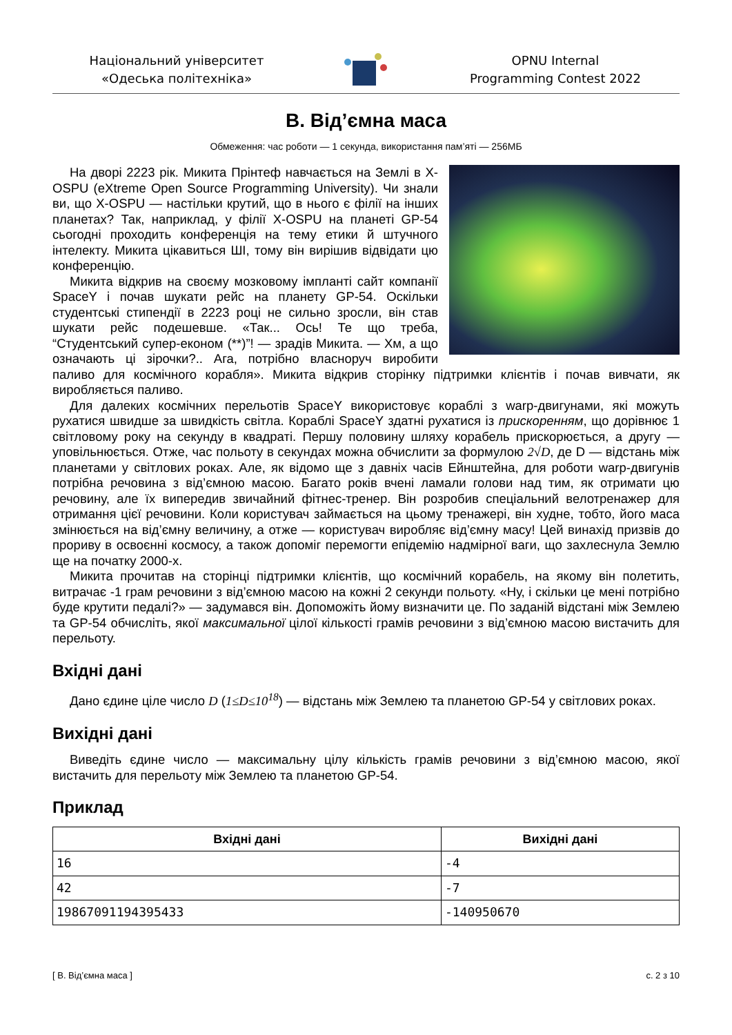Національний університет
«Одеська політехніка»
OPNU Internal
Programming Contest 2022
B. Від’ємна маса
Обмеження: час роботи — 1 секунда, використання пам’яті — 256МБ
На дворі 2223 рік. Микита Прінтеф навчається на Землі в X-OSPU (eXtreme Open Source Programming University). Чи знали ви, що X-OSPU — настільки крутий, що в нього є філії на інших планетах? Так, наприклад, у філії X-OSPU на планеті GP-54 сьогодні проходить конференція на тему етики й штучного інтелекту. Микита цікавиться ШІ, тому він вирішив відвідати цю конференцію.
Микита відкрив на своєму мозковому імпланті сайт компанії SpaceY і почав шукати рейс на планету GP-54. Оскільки студентські стипендії в 2223 році не сильно зросли, він став шукати рейс подешевше. «Так... Ось! Те що треба, “Студентський супер-економ (**)”! — зрадів Микита. — Хм, а що означають ці зірочки?.. Ага, потрібно власноруч виробити паливо для космічного корабля». Микита відкрив сторінку підтримки клієнтів і почав вивчати, як виробляється паливо.
Для далеких космічних перельотів SpaceY використовує кораблі з warp-двигунами, які можуть рухатися швидше за швидкість світла. Кораблі SpaceY здатні рухатися із прискоренням, що дорівнює 1 світловому року на секунду в квадраті. Першу половину шляху корабель прискорюється, а другу — уповільнюється. Отже, час польоту в секундах можна обчислити за формулою 2√D, де D — відстань між планетами у світлових роках. Але, як відомо ще з давніх часів Ейнштейна, для роботи warp-двигунів потрібна речовина з від’ємною масою. Багато років вчені ламали голови над тим, як отримати цю речовину, але їх випередив звичайний фітнес-тренер. Він розробив спеціальний велотренажер для отримання цієї речовини. Коли користувач займається на цьому тренажері, він худне, тобто, його маса змінюється на від’ємну величину, а отже — користувач виробляє від’ємну масу! Цей винахід призвів до прориву в освоєнні космосу, а також допоміг перемогти епідемію надмірної ваги, що захлеснула Землю ще на початку 2000-х.
Микита прочитав на сторінці підтримки клієнтів, що космічний корабель, на якому він полетить, витрачає -1 грам речовини з від’ємною масою на кожні 2 секунди польоту. «Ну, і скільки це мені потрібно буде крутити педалі?» — задумався він. Допоможіть йому визначити це. По заданій відстані між Землею та GP-54 обчисліть, якої максимальної цілої кількості грамів речовини з від’ємною масою вистачить для перельоту.
Вхідні дані
Дано єдине ціле число D (1≤D≤10<sup>18</sup>) — відстань між Землею та планетою GP-54 у світлових роках.
Вихідні дані
Виведіть єдине число — максимальну цілу кількість грамів речовини з від’ємною масою, якої вистачить для перельоту між Землею та планетою GP-54.
Приклад
| Вхідні дані | Вихідні дані |
| --- | --- |
| 16 | -4 |
| 42 | -7 |
| 19867091194395433 | -140950670 |
[ B. Від’ємна маса ] с. 2 з 10